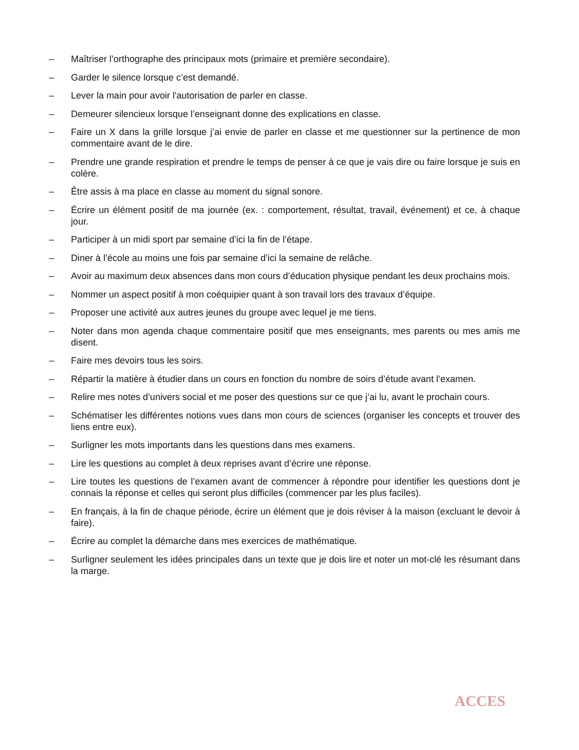– Maîtriser l’orthographe des principaux mots (primaire et première secondaire).
– Garder le silence lorsque c’est demandé.
– Lever la main pour avoir l'autorisation de parler en classe.
– Demeurer silencieux lorsque l’enseignant donne des explications en classe.
– Faire un X dans la grille lorsque j’ai envie de parler en classe et me questionner sur la pertinence de mon commentaire avant de le dire.
– Prendre une grande respiration et prendre le temps de penser à ce que je vais dire ou faire lorsque je suis en colère.
– Être assis à ma place en classe au moment du signal sonore.
– Écrire un élément positif de ma journée (ex. : comportement, résultat, travail, événement) et ce, à chaque jour.
– Participer à un midi sport par semaine d’ici la fin de l’étape.
– Diner à l’école au moins une fois par semaine d’ici la semaine de relâche.
– Avoir au maximum deux absences dans mon cours d’éducation physique pendant les deux prochains mois.
– Nommer un aspect positif à mon coéquipier quant à son travail lors des travaux d’équipe.
– Proposer une activité aux autres jeunes du groupe avec lequel je me tiens.
– Noter dans mon agenda chaque commentaire positif que mes enseignants, mes parents ou mes amis me disent.
– Faire mes devoirs tous les soirs.
– Répartir la matière à étudier dans un cours en fonction du nombre de soirs d’étude avant l’examen.
– Relire mes notes d’univers social et me poser des questions sur ce que j’ai lu, avant le prochain cours.
– Schématiser les différentes notions vues dans mon cours de sciences (organiser les concepts et trouver des liens entre eux).
– Surligner les mots importants dans les questions dans mes examens.
– Lire les questions au complet à deux reprises avant d’écrire une réponse.
– Lire toutes les questions de l’examen avant de commencer à répondre pour identifier les questions dont je connais la réponse et celles qui seront plus difficiles (commencer par les plus faciles).
– En français, à la fin de chaque période, écrire un élément que je dois réviser à la maison (excluant le devoir à faire).
– Écrire au complet la démarche dans mes exercices de mathématique.
– Surligner seulement les idées principales dans un texte que je dois lire et noter un mot-clé les résumant dans la marge.
ACCES